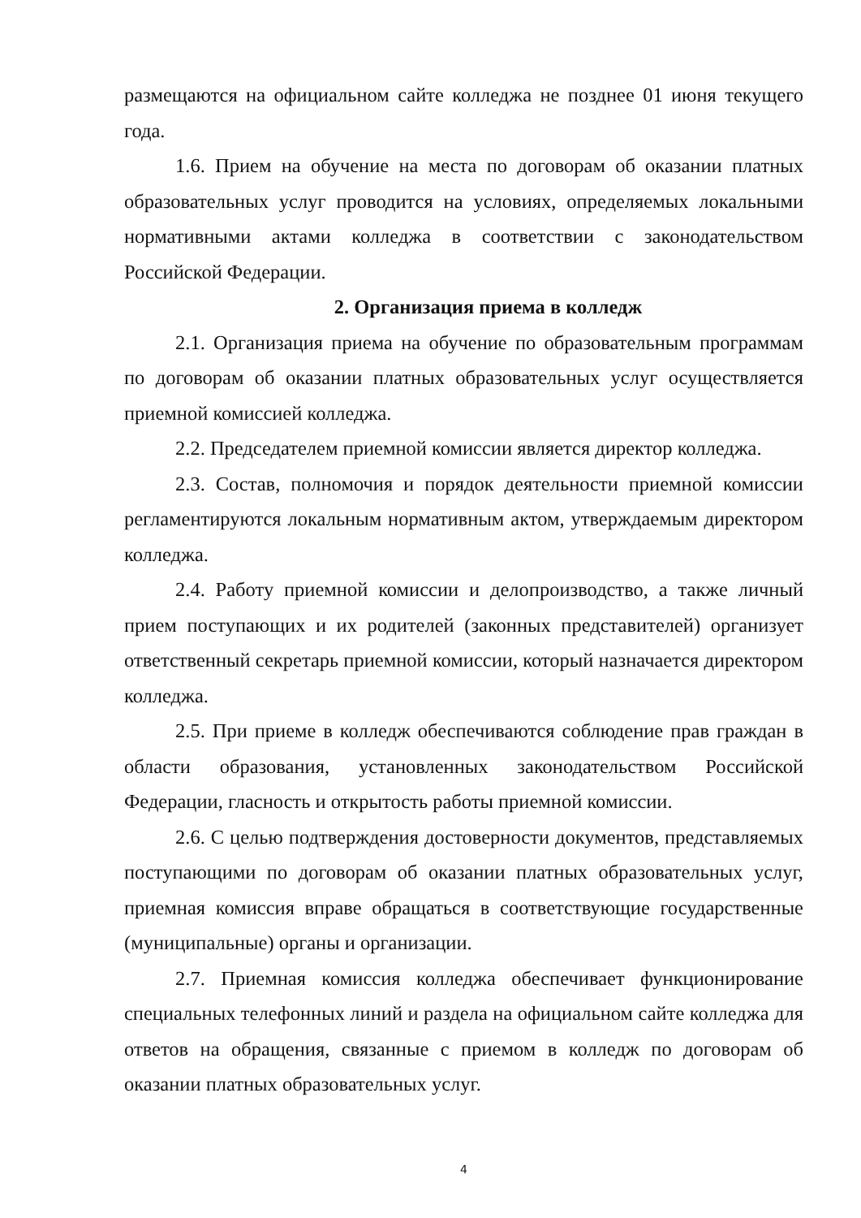размещаются на официальном сайте колледжа не позднее 01 июня текущего года.
1.6. Прием на обучение на места по договорам об оказании платных образовательных услуг проводится на условиях, определяемых локальными нормативными актами колледжа в соответствии с законодательством Российской Федерации.
2. Организация приема в колледж
2.1. Организация приема на обучение по образовательным программам по договорам об оказании платных образовательных услуг осуществляется приемной комиссией колледжа.
2.2. Председателем приемной комиссии является директор колледжа.
2.3. Состав, полномочия и порядок деятельности приемной комиссии регламентируются локальным нормативным актом, утверждаемым директором колледжа.
2.4. Работу приемной комиссии и делопроизводство, а также личный прием поступающих и их родителей (законных представителей) организует ответственный секретарь приемной комиссии, который назначается директором колледжа.
2.5. При приеме в колледж обеспечиваются соблюдение прав граждан в области образования, установленных законодательством Российской Федерации, гласность и открытость работы приемной комиссии.
2.6. С целью подтверждения достоверности документов, представляемых поступающими по договорам об оказании платных образовательных услуг, приемная комиссия вправе обращаться в соответствующие государственные (муниципальные) органы и организации.
2.7. Приемная комиссия колледжа обеспечивает функционирование специальных телефонных линий и раздела на официальном сайте колледжа для ответов на обращения, связанные с приемом в колледж по договорам об оказании платных образовательных услуг.
4